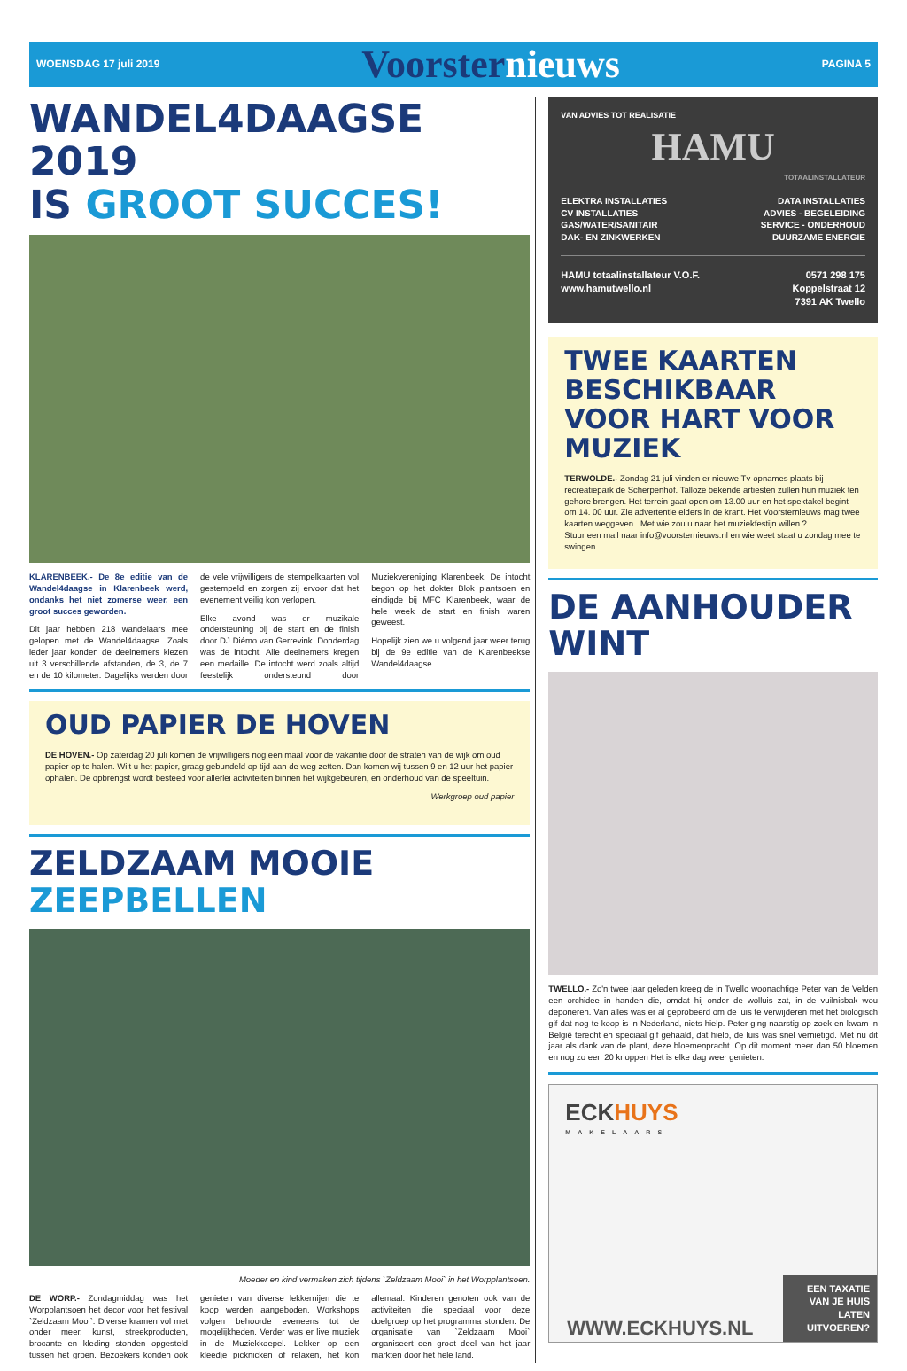WOENSDAG 17 juli 2019 Voorsternieuws PAGINA 5
WANDEL4DAAGSE 2019
IS GROOT SUCCES!
KLARENBEEK.- De 8e editie van de Wandel4daagse in Klarenbeek werd, ondanks het niet zomerse weer, een groot succes geworden.
Dit jaar hebben 218 wandelaars mee gelopen met de Wandel4daagse. Zoals ieder jaar konden de deelnemers kiezen uit 3 verschillende afstanden, de 3, de 7 en de 10 kilometer. Dagelijks werden door de vele vrijwilligers de stempelkaarten vol gestempeld en zorgen zij ervoor dat het evenement veilig kon verlopen.
Elke avond was er muzikale ondersteuning bij de start en de finish door DJ Diémo van Gerrevink. Donderdag was de intocht. Alle deelnemers kregen een medaille. De intocht werd zoals altijd feestelijk ondersteund door Muziekvereniging Klarenbeek. De intocht begon op het dokter Blok plantsoen en eindigde bij MFC Klarenbeek, waar de hele week de start en finish waren geweest.
Hopelijk zien we u volgend jaar weer terug bij de 9e editie van de Klarenbeekse Wandel4daagse.
OUD PAPIER DE HOVEN
DE HOVEN.- Op zaterdag 20 juli komen de vrijwilligers nog een maal voor de vakantie door de straten van de wijk om oud papier op te halen. Wilt u het papier, graag gebundeld op tijd aan de weg zetten. Dan komen wij tussen 9 en 12 uur het papier ophalen. De opbrengst wordt besteed voor allerlei activiteiten binnen het wijkgebeuren, en onderhoud van de speeltuin.
Werkgroep oud papier
ZELDZAAM MOOIE ZEEPBELLEN
Moeder en kind vermaken zich tijdens `Zeldzaam Mooi` in het Worpplantsoen.
DE WORP.- Zondagmiddag was het Worpplantsoen het decor voor het festival `Zeldzaam Mooi`. Diverse kramen vol met onder meer, kunst, streekproducten, brocante en kleding stonden opgesteld tussen het groen. Bezoekers konden ook genieten van diverse lekkernijen die te koop werden aangeboden. Workshops volgen behoorde eveneens tot de mogelijkheden. Verder was er live muziek in de Muziekkoepel. Lekker op een kleedje picknicken of relaxen, het kon allemaal. Kinderen genoten ook van de activiteiten die speciaal voor deze doelgroep op het programma stonden. De organisatie van `Zeldzaam Mooi` organiseert een groot deel van het jaar markten door het hele land.
VAN ADVIES TOT REALISATIE
HAMU
TOTAALINSTALLATEUR
ELEKTRA INSTALLATIES
CV INSTALLATIES
GAS/WATER/SANITAIR
DAK- EN ZINKWERKEN
DATA INSTALLATIES
ADVIES - BEGELEIDING
SERVICE - ONDERHOUD
DUURZAME ENERGIE
HAMU totaalinstallateur V.O.F.
www.hamutwello.nl
0571 298 175
Koppelstraat 12
7391 AK Twello
TWEE KAARTEN BESCHIKBAAR VOOR HART VOOR MUZIEK
TERWOLDE.- Zondag 21 juli vinden er nieuwe Tv-opnames plaats bij recreatiepark de Scherpenhof. Talloze bekende artiesten zullen hun muziek ten gehore brengen. Het terrein gaat open om 13.00 uur en het spektakel begint om 14. 00 uur. Zie advertentie elders in de krant. Het Voorsternieuws mag twee kaarten weggeven . Met wie zou u naar het muziekfestijn willen ?
Stuur een mail naar info@voorsternieuws.nl en wie weet staat u zondag mee te swingen.
DE AANHOUDER WINT
TWELLO.- Zo'n twee jaar geleden kreeg de in Twello woonachtige Peter van de Velden een orchidee in handen die, omdat hij onder de wolluis zat, in de vuilnisbak wou deponeren. Van alles was er al geprobeerd om de luis te verwijderen met het biologisch gif dat nog te koop is in Nederland, niets hielp. Peter ging naarstig op zoek en kwam in België terecht en speciaal gif gehaald, dat hielp, de luis was snel vernietigd. Met nu dit jaar als dank van de plant, deze bloemenpracht. Op dit moment meer dan 50 bloemen en nog zo een 20 knoppen Het is elke dag weer genieten.
ECKHUYS
MAKELAARS
EEN TAXATIE VAN JE HUIS LATEN UITVOEREN?
WWW.ECKHUYS.NL